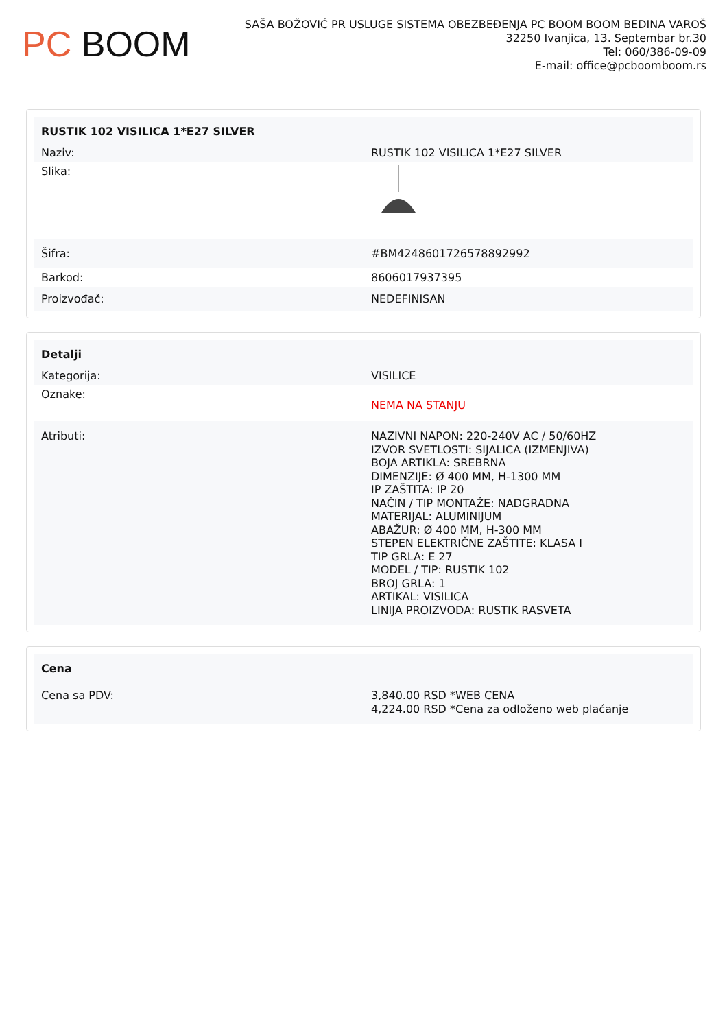PC BOOM
SAŠA BOŽOVIĆ PR USLUGE SISTEMA OBEZBEĐENJA PC BOOM BOOM BEDINA VAROŠ
32250 Ivanjica, 13. Septembar br.30
Tel: 060/386-09-09
E-mail: office@pcboomboom.rs
| RUSTIK 102 VISILICA 1*E27 SILVER | |
| --- | --- |
| Naziv: | RUSTIK 102 VISILICA 1*E27 SILVER |
| Slika: | |
| Šifra: | #BM4248601726578892992 |
| Barkod: | 8606017937395 |
| Proizvođač: | NEDEFINISAN |
| Detalji | |
| --- | --- |
| Kategorija: | VISILICE |
| Oznake: | NEMA NA STANJU |
| Atributi: | NAZIVNI NAPON: 220-240V AC / 50/60HZ IZVOR SVETLOSTI: SIJALICA (IZMENJIVA) BOJA ARTIKLA: SREBRNA DIMENZIJE: Ø 400 MM, H-1300 MM IP ZAŠTITA: IP 20 NAČIN / TIP MONTAŽE: NADGRADNA MATERIJAL: ALUMINIJUM ABAŽUR: Ø 400 MM, H-300 MM STEPEN ELEKTRIČNE ZAŠTITE: KLASA I TIP GRLA: E 27 MODEL / TIP: RUSTIK 102 BROJ GRLA: 1 ARTIKAL: VISILICA LINIJA PROIZVODA: RUSTIK RASVETA |
| Cena | |
| --- | --- |
| Cena sa PDV: | 3,840.00 RSD *WEB CENA 4,224.00 RSD *Cena za odloženo web plaćanje |